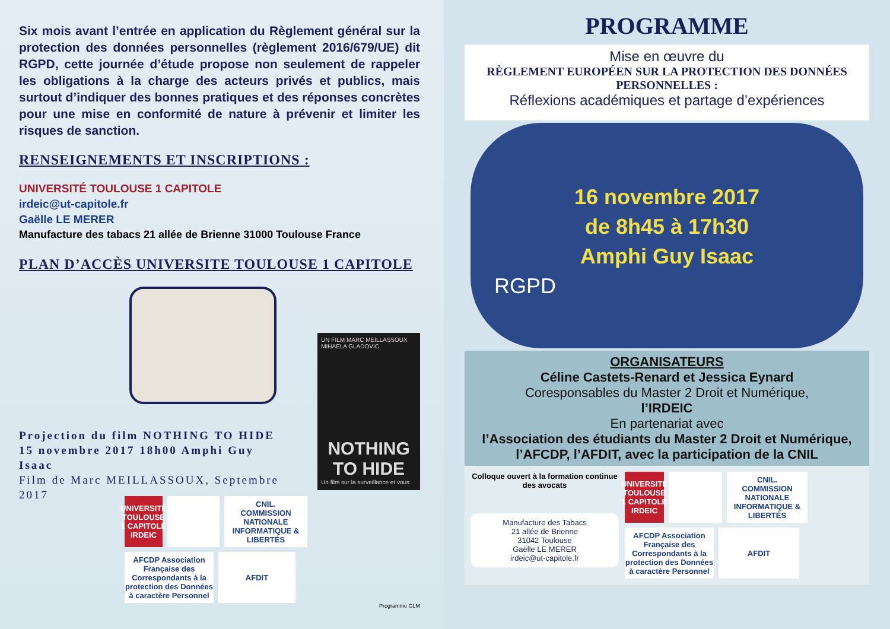Six mois avant l’entrée en application du Règlement général sur la protection des données personnelles (règlement 2016/679/UE) dit RGPD, cette journée d’étude propose non seulement de rappeler les obligations à la charge des acteurs privés et publics, mais surtout d’indiquer des bonnes pratiques et des réponses concrètes pour une mise en conformité de nature à prévenir et limiter les risques de sanction.
RENSEIGNEMENTS ET INSCRIPTIONS :
UNIVERSITÉ TOULOUSE 1 CAPITOLE
irdeic@ut-capitole.fr
Gaëlle LE MERER
Manufacture des tabacs 21 allée de Brienne 31000 Toulouse France
PLAN D’ACCÈS UNIVERSITE TOULOUSE 1 CAPITOLE
Projection du film NOTHING TO HIDE
15 novembre 2017 18h00 Amphi Guy Isaac
Film de Marc MEILLASSOUX, Septembre 2017
UN FILM MARC MEILLASSOUX MIHAELA GLADOVIC
NOTHING TO HIDE
Un film sur la surveillance et vous
UNIVERSITÉ TOULOUSE 1 CAPITOLE IRDEIC
CNIL.
COMMISSION NATIONALE INFORMATIQUE & LIBERTÉS
AFCDP Association Française des Correspondants à la protection des Données à caractère Personnel
AFDIT
Programme GLM
PROGRAMME
Mise en œuvre du
RÈGLEMENT EUROPÉEN SUR LA PROTECTION DES DONNÉES PERSONNELLES :
Réflexions académiques et partage d’expériences
16 novembre 2017
de 8h45 à 17h30
Amphi Guy Isaac
RGPD
ORGANISATEURS
Céline Castets-Renard et Jessica Eynard
Coresponsables du Master 2 Droit et Numérique,
l’IRDEIC
En partenariat avec
l’Association des étudiants du Master 2 Droit et Numérique, l’AFCDP, l’AFDIT, avec la participation de la CNIL
Colloque ouvert à la formation continue des avocats
Manufacture des Tabacs
21 allée de Brienne
31042 Toulouse
Gaëlle LE MERER
irdeic@ut-capitole.fr
UNIVERSITÉ TOULOUSE 1 CAPITOLE IRDEIC
CNIL.
COMMISSION NATIONALE INFORMATIQUE & LIBERTÉS
AFCDP Association Française des Correspondants à la protection des Données à caractère Personnel
AFDIT